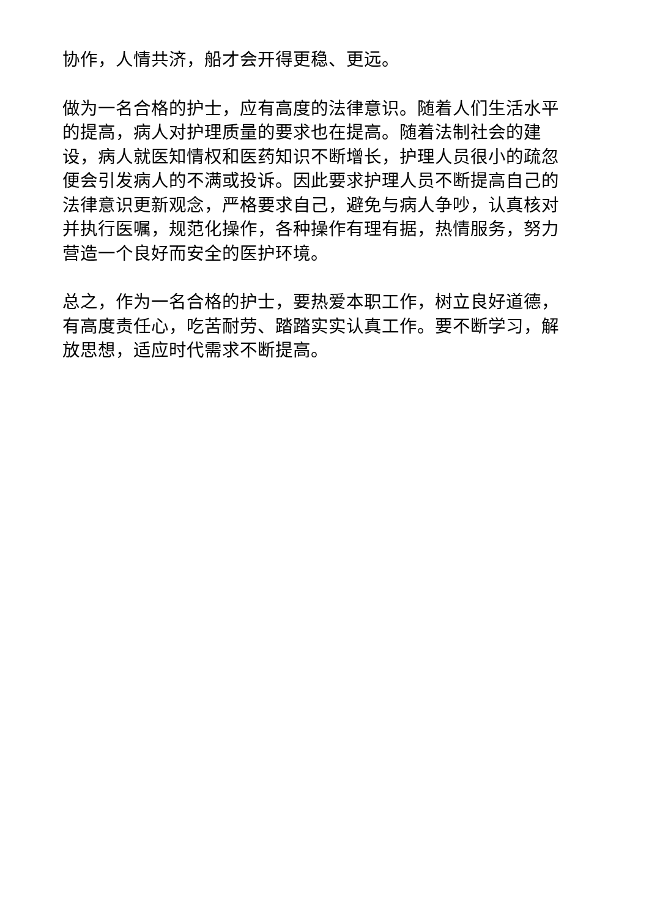协作，人情共济，船才会开得更稳、更远。
做为一名合格的护士，应有高度的法律意识。随着人们生活水平的提高，病人对护理质量的要求也在提高。随着法制社会的建设，病人就医知情权和医药知识不断增长，护理人员很小的疏忽便会引发病人的不满或投诉。因此要求护理人员不断提高自己的法律意识更新观念，严格要求自己，避免与病人争吵，认真核对并执行医嘱，规范化操作，各种操作有理有据，热情服务，努力营造一个良好而安全的医护环境。
总之，作为一名合格的护士，要热爱本职工作，树立良好道德，有高度责任心，吃苦耐劳、踏踏实实认真工作。要不断学习，解放思想，适应时代需求不断提高。